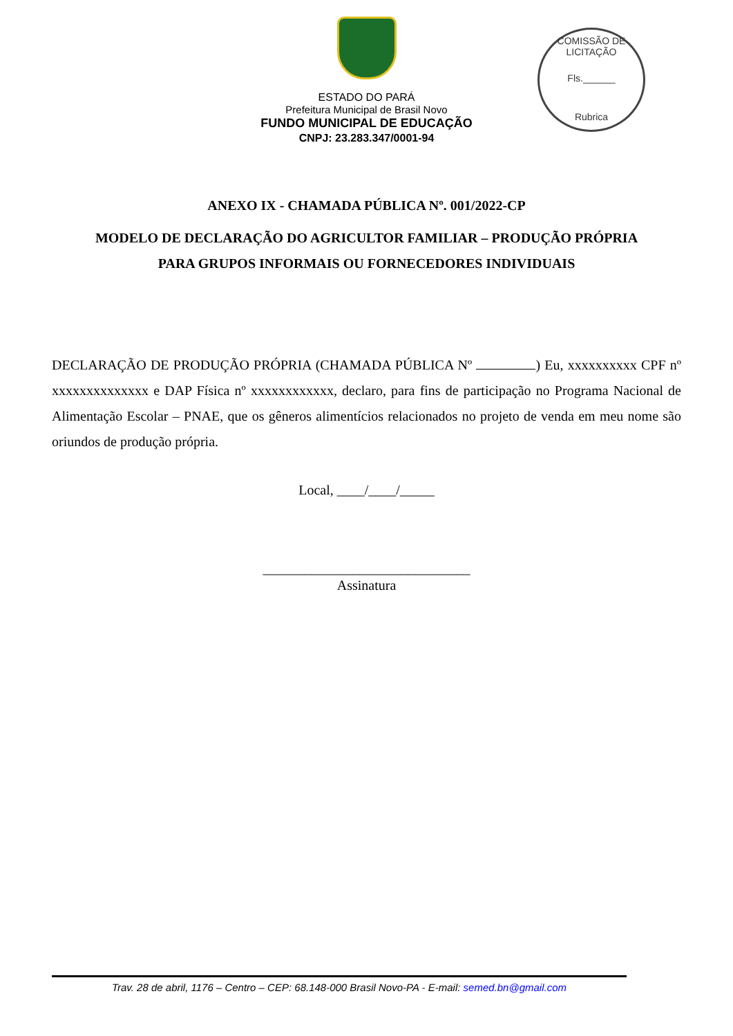COMISSÃO DE LICITAÇÃO
Fls.______
Rubrica
ESTADO DO PARÁ
Prefeitura Municipal de Brasil Novo
FUNDO MUNICIPAL DE EDUCAÇÃO
CNPJ: 23.283.347/0001-94
ANEXO IX - CHAMADA PÚBLICA Nº. 001/2022-CP
MODELO DE DECLARAÇÃO DO AGRICULTOR FAMILIAR – PRODUÇÃO PRÓPRIA
PARA GRUPOS INFORMAIS OU FORNECEDORES INDIVIDUAIS
DECLARAÇÃO DE PRODUÇÃO PRÓPRIA (CHAMADA PÚBLICA Nº ) Eu, xxxxxxxxxx CPF nº xxxxxxxxxxxxxx e DAP Física nº xxxxxxxxxxxx, declaro, para fins de participação no Programa Nacional de Alimentação Escolar – PNAE, que os gêneros alimentícios relacionados no projeto de venda em meu nome são oriundos de produção própria.
Local, ____/____/_____
______________________________
Assinatura
Trav. 28 de abril, 1176 – Centro – CEP: 68.148-000 Brasil Novo-PA - E-mail: semed.bn@gmail.com